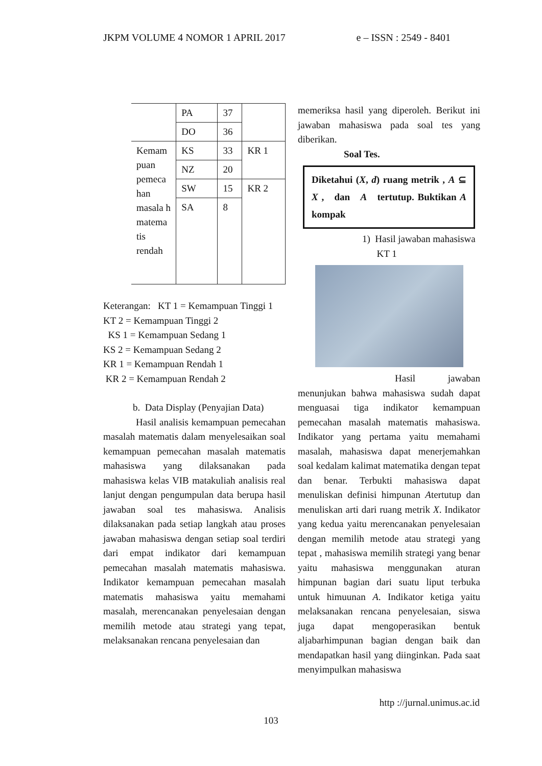JKPM VOLUME 4 NOMOR 1 APRIL 2017 e – ISSN : 2549 - 8401
| | PA | 37 | |
| | DO | 36 | |
| Kemam puan pemeca han masala h matema tis rendah | KS | 33 | KR 1 |
| | NZ | 20 | |
| | SW | 15 | KR 2 |
| | SA | 8 | |
Keterangan: KT 1 = Kemampuan Tinggi 1
KT 2 = Kemampuan Tinggi 2
KS 1 = Kemampuan Sedang 1
KS 2 = Kemampuan Sedang 2
KR 1 = Kemampuan Rendah 1
KR 2 = Kemampuan Rendah 2
b. Data Display (Penyajian Data)
Hasil analisis kemampuan pemecahan masalah matematis dalam menyelesaikan soal kemampuan pemecahan masalah matematis mahasiswa yang dilaksanakan pada mahasiswa kelas VIB matakuliah analisis real lanjut dengan pengumpulan data berupa hasil jawaban soal tes mahasiswa. Analisis dilaksanakan pada setiap langkah atau proses jawaban mahasiswa dengan setiap soal terdiri dari empat indikator dari kemampuan pemecahan masalah matematis mahasiswa. Indikator kemampuan pemecahan masalah matematis mahasiswa yaitu memahami masalah, merencanakan penyelesaian dengan memilih metode atau strategi yang tepat, melaksanakan rencana penyelesaian dan
memeriksa hasil yang diperoleh. Berikut ini jawaban mahasiswa pada soal tes yang diberikan.
Soal Tes.
Diketahui (X, d) ruang metrik , A ⊆ X , dan A tertutup. Buktikan A kompak
1) Hasil jawaban mahasiswa
KT 1
Hasil jawaban menunjukan bahwa mahasiswa sudah dapat menguasai tiga indikator kemampuan pemecahan masalah matematis mahasiswa. Indikator yang pertama yaitu memahami masalah, mahasiswa dapat menerjemahkan soal kedalam kalimat matematika dengan tepat dan benar. Terbukti mahasiswa dapat menuliskan definisi himpunan Atertutup dan menuliskan arti dari ruang metrik X. Indikator yang kedua yaitu merencanakan penyelesaian dengan memilih metode atau strategi yang tepat , mahasiswa memilih strategi yang benar yaitu mahasiswa menggunakan aturan himpunan bagian dari suatu liput terbuka untuk himuunan A. Indikator ketiga yaitu melaksanakan rencana penyelesaian, siswa juga dapat mengoperasikan bentuk aljabarhimpunan bagian dengan baik dan mendapatkan hasil yang diinginkan. Pada saat menyimpulkan mahasiswa
http ://jurnal.unimus.ac.id
103